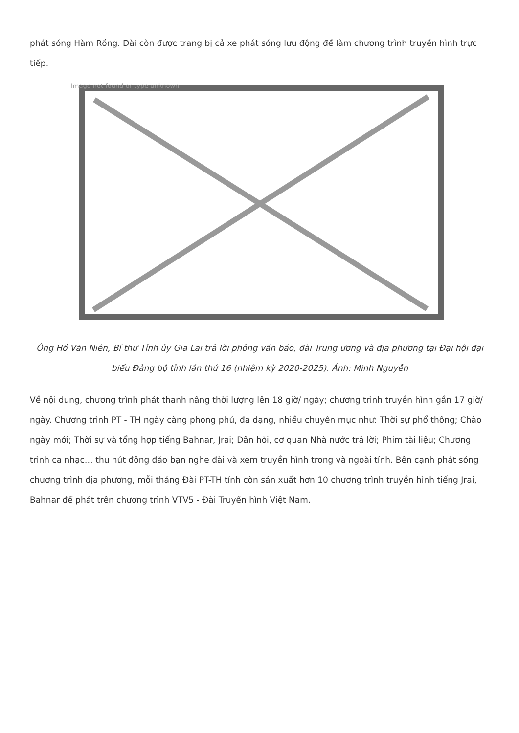phát sóng Hàm Rồng. Đài còn được trang bị cả xe phát sóng lưu động để làm chương trình truyền hình trực tiếp.
Image not found or type unknown
Ông Hồ Văn Niên, Bí thư Tỉnh ủy Gia Lai trả lời phỏng vấn báo, đài Trung ương và địa phương tại Đại hội đại biểu Đảng bộ tỉnh lần thứ 16 (nhiệm kỳ 2020-2025). Ảnh: Minh Nguyễn
Về nội dung, chương trình phát thanh nâng thời lượng lên 18 giờ/ ngày; chương trình truyền hình gần 17 giờ/ ngày. Chương trình PT - TH ngày càng phong phú, đa dạng, nhiều chuyên mục như: Thời sự phổ thông; Chào ngày mới; Thời sự và tổng hợp tiếng Bahnar, Jrai; Dân hỏi, cơ quan Nhà nước trả lời; Phim tài liệu; Chương trình ca nhạc… thu hút đông đảo bạn nghe đài và xem truyền hình trong và ngoài tỉnh. Bên cạnh phát sóng chương trình địa phương, mỗi tháng Đài PT-TH tỉnh còn sản xuất hơn 10 chương trình truyền hình tiếng Jrai, Bahnar để phát trên chương trình VTV5 - Đài Truyền hình Việt Nam.